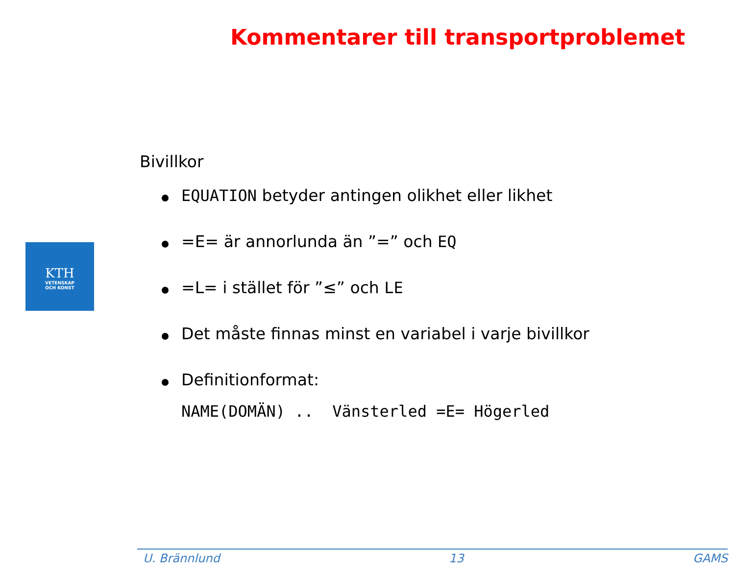Kommentarer till transportproblemet
KTH
VETENSKAP
OCH KONST
Bivillkor
EQUATION betyder antingen olikhet eller likhet
=E= är annorlunda än ”=” och EQ
=L= i stället för ”≤” och LE
Det måste finnas minst en variabel i varje bivillkor
Definitionformat:
NAME(DOMÄN) .. Vänsterled =E= Högerled
U. Brännlund 13 GAMS